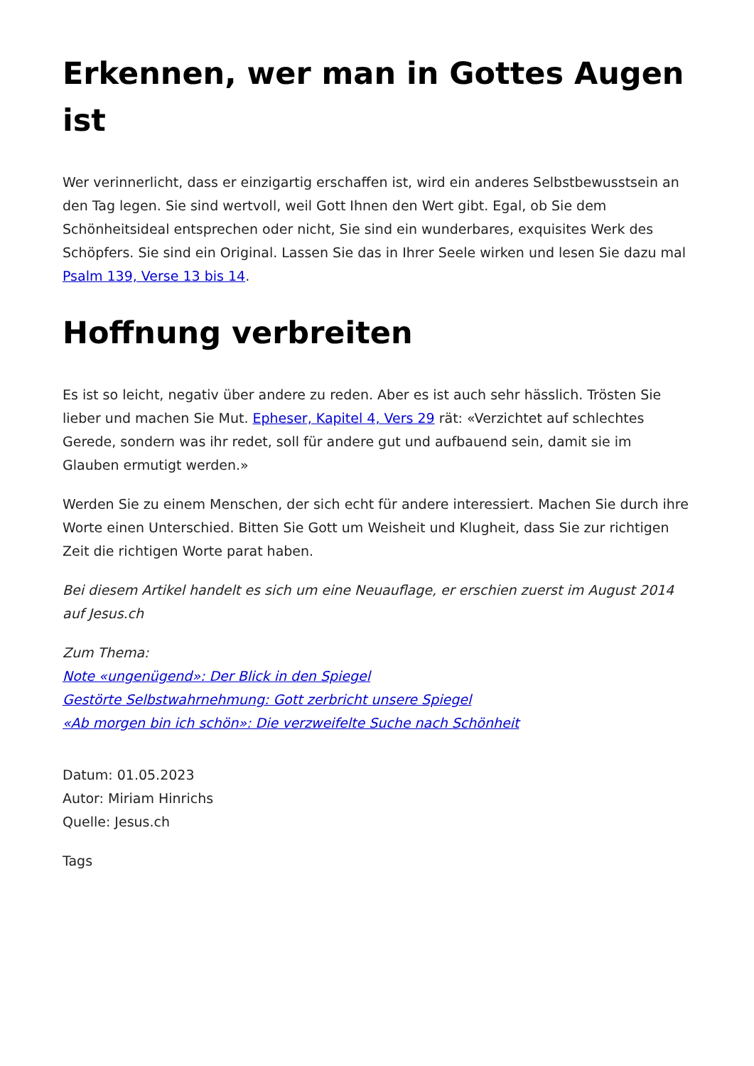Erkennen, wer man in Gottes Augen ist
Wer verinnerlicht, dass er einzigartig erschaffen ist, wird ein anderes Selbstbewusstsein an den Tag legen. Sie sind wertvoll, weil Gott Ihnen den Wert gibt. Egal, ob Sie dem Schönheitsideal entsprechen oder nicht, Sie sind ein wunderbares, exquisites Werk des Schöpfers. Sie sind ein Original. Lassen Sie das in Ihrer Seele wirken und lesen Sie dazu mal Psalm 139, Verse 13 bis 14.
Hoffnung verbreiten
Es ist so leicht, negativ über andere zu reden. Aber es ist auch sehr hässlich. Trösten Sie lieber und machen Sie Mut. Epheser, Kapitel 4, Vers 29 rät: «Verzichtet auf schlechtes Gerede, sondern was ihr redet, soll für andere gut und aufbauend sein, damit sie im Glauben ermutigt werden.»
Werden Sie zu einem Menschen, der sich echt für andere interessiert. Machen Sie durch ihre Worte einen Unterschied. Bitten Sie Gott um Weisheit und Klugheit, dass Sie zur richtigen Zeit die richtigen Worte parat haben.
Bei diesem Artikel handelt es sich um eine Neuauflage, er erschien zuerst im August 2014 auf Jesus.ch
Zum Thema:
Note «ungenügend»: Der Blick in den Spiegel
Gestörte Selbstwahrnehmung: Gott zerbricht unsere Spiegel
«Ab morgen bin ich schön»: Die verzweifelte Suche nach Schönheit
Datum: 01.05.2023
Autor: Miriam Hinrichs
Quelle: Jesus.ch
Tags